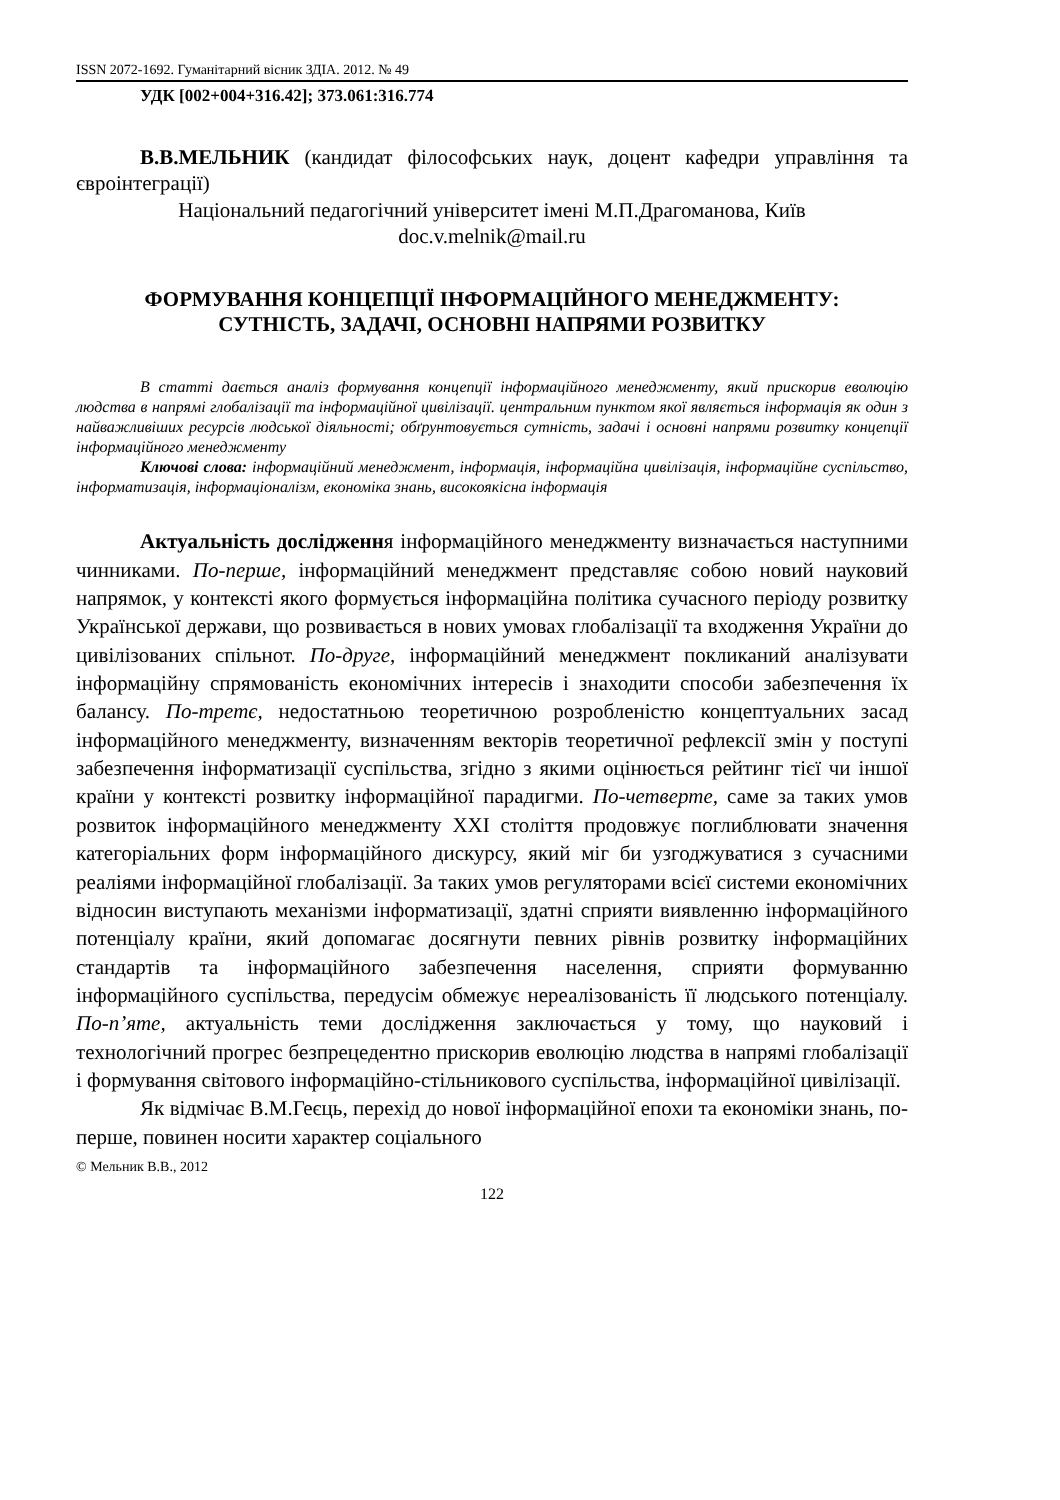ISSN 2072-1692. Гуманітарний вісник ЗДІА. 2012. № 49
УДК [002+004+316.42]; 373.061:316.774
В.В.МЕЛЬНИК (кандидат філософських наук, доцент кафедри управління та євроінтеграції)
Національний педагогічний університет імені М.П.Драгоманова, Київ
doc.v.melnik@mail.ru
ФОРМУВАННЯ КОНЦЕПЦІЇ ІНФОРМАЦІЙНОГО МЕНЕДЖМЕНТУ: СУТНІСТЬ, ЗАДАЧІ, ОСНОВНІ НАПРЯМИ РОЗВИТКУ
В статті дається аналіз формування концепції інформаційного менеджменту, який прискорив еволюцію людства в напрямі глобалізації та інформаційної цивілізації. центральним пунктом якої являється інформація як один з найважливіших ресурсів людської діяльності; обґрунтовується сутність, задачі і основні напрями розвитку концепції інформаційного менеджменту
Ключові слова: інформаційний менеджмент, інформація, інформаційна цивілізація, інформаційне суспільство, інформатизація, інформаціоналізм, економіка знань, високоякісна інформація
Актуальність дослідження інформаційного менеджменту визначається наступними чинниками. По-перше, інформаційний менеджмент представляє собою новий науковий напрямок, у контексті якого формується інформаційна політика сучасного періоду розвитку Української держави, що розвивається в нових умовах глобалізації та входження України до цивілізованих спільнот. По-друге, інформаційний менеджмент покликаний аналізувати інформаційну спрямованість економічних інтересів і знаходити способи забезпечення їх балансу. По-третє, недостатньою теоретичною розробленістю концептуальних засад інформаційного менеджменту, визначенням векторів теоретичної рефлексії змін у поступі забезпечення інформатизації суспільства, згідно з якими оцінюється рейтинг тієї чи іншої країни у контексті розвитку інформаційної парадигми. По-четверте, саме за таких умов розвиток інформаційного менеджменту XXI століття продовжує поглиблювати значення категоріальних форм інформаційного дискурсу, який міг би узгоджуватися з сучасними реаліями інформаційної глобалізації. За таких умов регуляторами всієї системи економічних відносин виступають механізми інформатизації, здатні сприяти виявленню інформаційного потенціалу країни, який допомагає досягнути певних рівнів розвитку інформаційних стандартів та інформаційного забезпечення населення, сприяти формуванню інформаційного суспільства, передусім обмежує нереалізованість її людського потенціалу. По-п’яте, актуальність теми дослідження заключається у тому, що науковий і технологічний прогрес безпрецедентно прискорив еволюцію людства в напрямі глобалізації і формування світового інформаційно-стільникового суспільства, інформаційної цивілізації.
Як відмічає В.М.Геєць, перехід до нової інформаційної епохи та економіки знань, по-перше, повинен носити характер соціального
© Мельник В.В., 2012
122